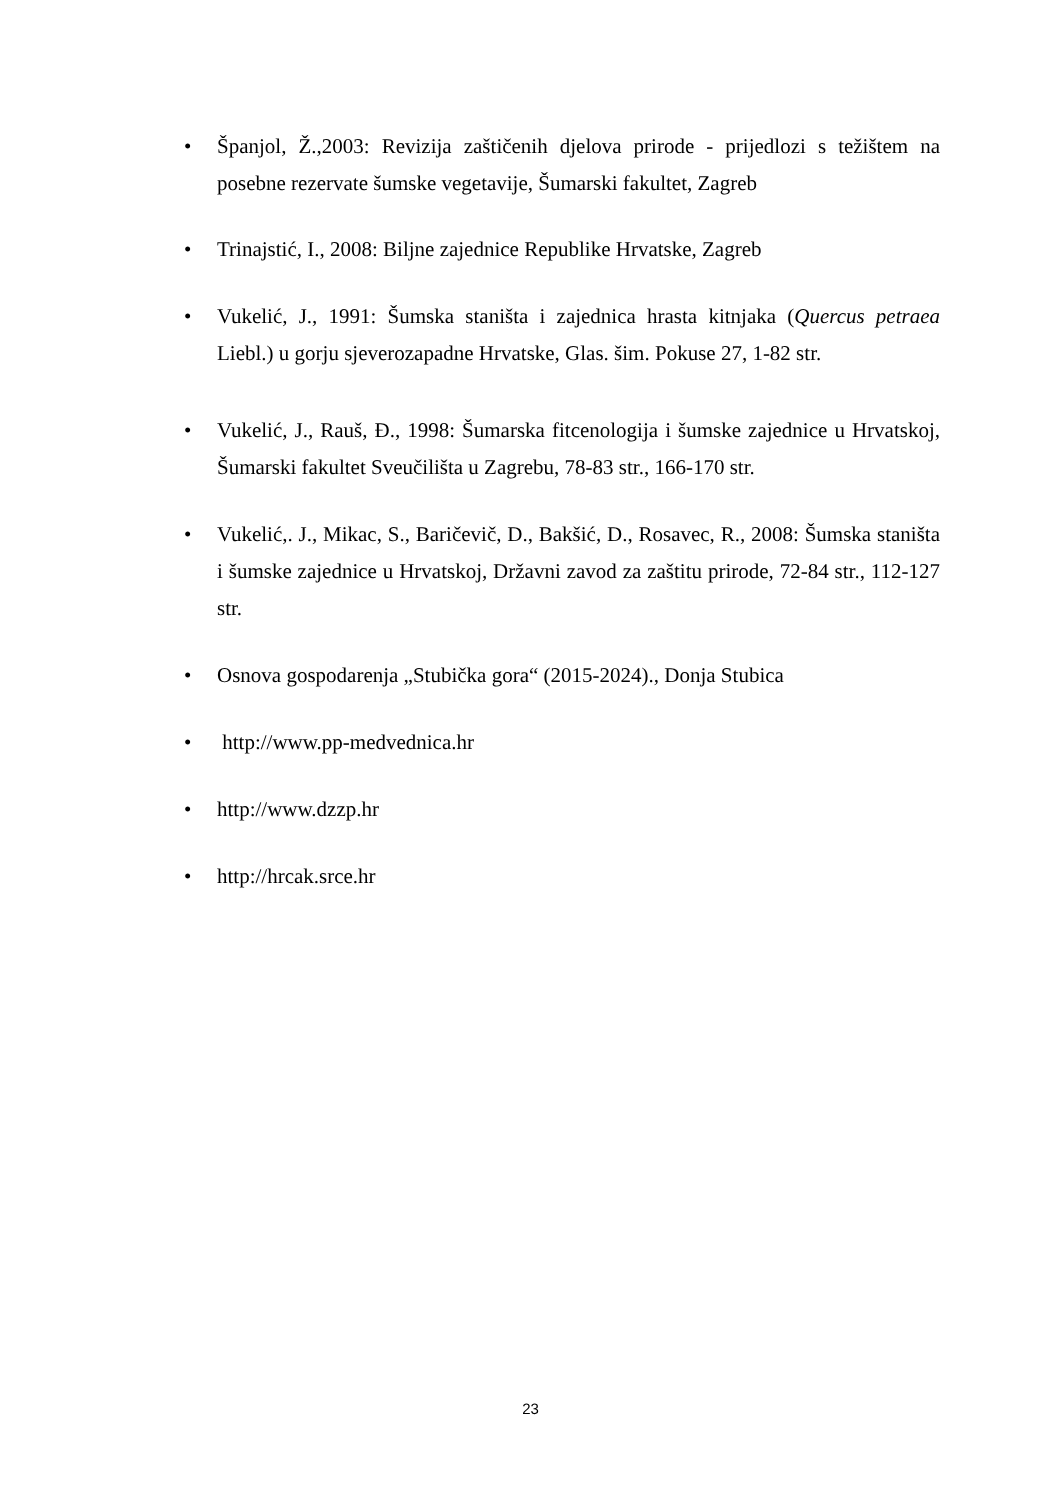• Španjol, Ž.,2003: Revizija zaštičenih djelova prirode - prijedlozi s težištem na posebne rezervate šumske vegetavije, Šumarski fakultet, Zagreb
• Trinajstić, I., 2008: Biljne zajednice Republike Hrvatske, Zagreb
• Vukelić, J., 1991: Šumska staništa i zajednica hrasta kitnjaka (Quercus petraea Liebl.) u gorju sjeverozapadne Hrvatske, Glas. šim. Pokuse 27, 1-82 str.
• Vukelić, J., Rauš, Đ., 1998: Šumarska fitcenologija i šumske zajednice u Hrvatskoj, Šumarski fakultet Sveučilišta u Zagrebu, 78-83 str., 166-170 str.
• Vukelić,. J., Mikac, S., Baričevič, D., Bakšić, D., Rosavec, R., 2008: Šumska staništa i šumske zajednice u Hrvatskoj, Državni zavod za zaštitu prirode, 72-84 str., 112-127 str.
• Osnova gospodarenja „Stubička gora“ (2015-2024)., Donja Stubica
• http://www.pp-medvednica.hr
• http://www.dzzp.hr
• http://hrcak.srce.hr
23